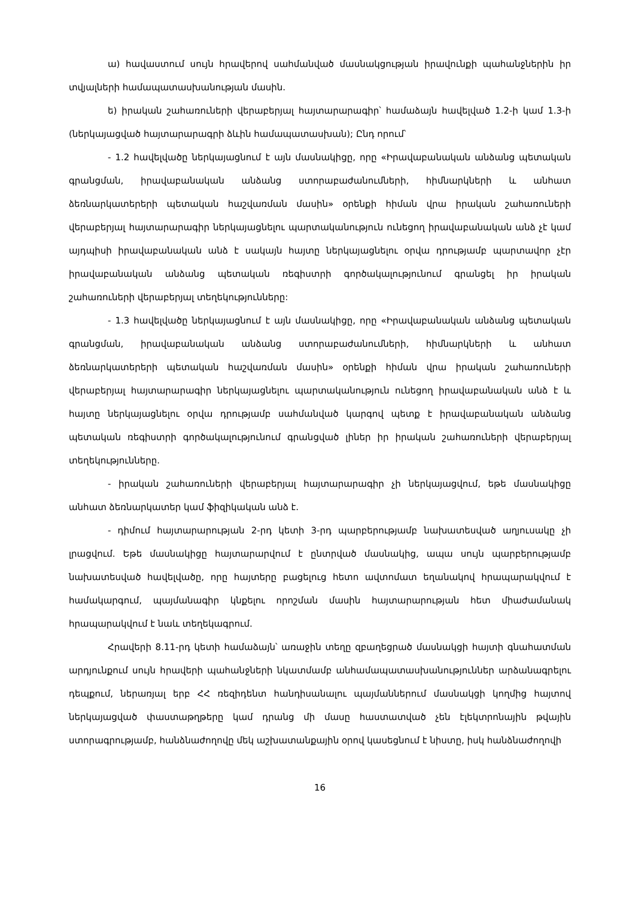ա) հավաստում սույն հրավերով սահմանված մասնակցության իրավունքի պահանջներին իր տվյալների համապատասխանության մասին.
ե) իրական շահառուների վերաբերյալ հայտարարագիր՝ համաձայն հավելված 1.2-ի կամ 1.3-ի (ներկայացված հայտարարագրի ձևին համապատասխան); Ընդ որում՝
- 1.2 հավելվածը ներկայացնում է այն մասնակիցը, որը «Իրավաբանական անձանց պետական գրանցման, իրավաբանական անձանց ստորաբաժանումների, հիմնարկների և անհատ ձեռնարկատերերի պետական հաշվառման մասին» օրենքի հիման վրա իրական շահառուների վերաբերյալ հայտարարագիր ներկայացնելու պարտականություն ունեցող իրավաբանական անձ չէ կամ այդպիսի իրավաբանական անձ է սակայն հայտը ներկայացնելու օրվա դրությամբ պարտավոր չէր իրավաբանական անձանց պետական ռեգիստրի գործակալությունում գրանցել իր իրական շահառուների վերաբերյալ տեղեկությունները:
- 1.3 հավելվածը ներկայացնում է այն մասնակիցը, որը «Իրավաբանական անձանց պետական գրանցման, իրավաբանական անձանց ստորաբաժանումների, հիմնարկների և անհատ ձեռնարկատերերի պետական հաշվառման մասին» օրենքի հիման վրա իրական շահառուների վերաբերյալ հայտարարագիր ներկայացնելու պարտականություն ունեցող իրավաբանական անձ է և հայտը ներկայացնելու օրվա դրությամբ սահմանված կարգով պետք է իրավաբանական անձանց պետական ռեգիստրի գործակալությունում գրանցված լիներ իր իրական շահառուների վերաբերյալ տեղեկությունները.
- իրական շահառուների վերաբերյալ հայտարարագիր չի ներկայացվում, եթե մասնակիցը անհատ ձեռնարկատեր կամ ֆիզիկական անձ է.
- դիմում հայտարարության 2-րդ կետի 3-րդ պարբերությամբ նախատեսված աղյուսակը չի լրացվում. Եթե մասնակիցը հայտարարվում է ընտրված մասնակից, ապա սույն պարբերությամբ նախատեսված հավելվածը, որը հայտերը բացելուց հետո ավտոմատ եղանակով հրապարակվում է համակարգում, պայմանագիր կնքելու որոշման մասին հայտարարության հետ միաժամանակ հրապարակվում է նաև տեղեկագրում.
Հրավերի 8.11-րդ կետի համաձայն՝ առաջին տեղը զբաղեցրած մասնակցի հայտի գնահատման արդյունքում սույն հրավերի պահանջների նկատմամբ անհամապատասխանություններ արձանագրելու դեպքում, ներառյալ երբ ՀՀ ռեզիդենտ հանդիսանալու պայմաններում մասնակցի կողմից հայտով ներկայացված փաստաթղթերը կամ դրանց մի մասը հաստատված չեն էլեկտրոնային թվային ստորագրությամբ, հանձնաժողովը մեկ աշխատանքային օրով կասեցնում է նիստը, իսկ հանձնաժողովի
16